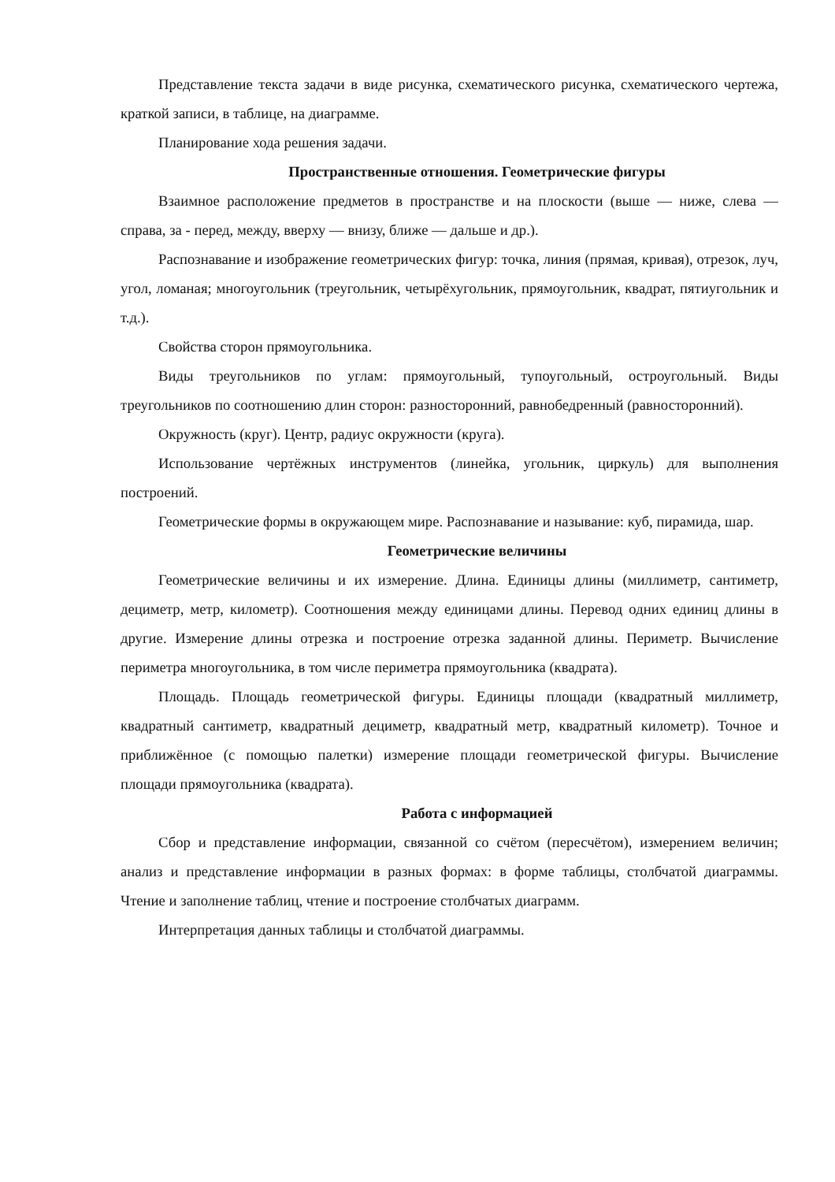Представление текста задачи в виде рисунка, схематического рисунка, схематического чертежа, краткой записи, в таблице, на диаграмме.
Планирование хода решения задачи.
Пространственные отношения. Геометрические фигуры
Взаимное расположение предметов в пространстве и на плоскости (выше — ниже, слева — справа, за - перед, между, вверху — внизу, ближе — дальше и др.).
Распознавание и изображение геометрических фигур: точка, линия (прямая, кривая), отрезок, луч, угол, ломаная; многоугольник (треугольник, четырёхугольник, прямоугольник, квадрат, пятиугольник и т.д.).
Свойства сторон прямоугольника.
Виды треугольников по углам: прямоугольный, тупоугольный, остроугольный. Виды треугольников по соотношению длин сторон: разносторонний, равнобедренный (равносторонний).
Окружность (круг). Центр, радиус окружности (круга).
Использование чертёжных инструментов (линейка, угольник, циркуль) для выполнения построений.
Геометрические формы в окружающем мире. Распознавание и называние: куб, пирамида, шар.
Геометрические величины
Геометрические величины и их измерение. Длина. Единицы длины (миллиметр, сантиметр, дециметр, метр, километр). Соотношения между единицами длины. Перевод одних единиц длины в другие. Измерение длины отрезка и построение отрезка заданной длины. Периметр. Вычисление периметра многоугольника, в том числе периметра прямоугольника (квадрата).
Площадь. Площадь геометрической фигуры. Единицы площади (квадратный миллиметр, квадратный сантиметр, квадратный дециметр, квадратный метр, квадратный километр). Точное и приближённое (с помощью палетки) измерение площади геометрической фигуры. Вычисление площади прямоугольника (квадрата).
Работа с информацией
Сбор и представление информации, связанной со счётом (пересчётом), измерением величин; анализ и представление информации в разных формах: в форме таблицы, столбчатой диаграммы. Чтение и заполнение таблиц, чтение и построение столбчатых диаграмм.
Интерпретация данных таблицы и столбчатой диаграммы.